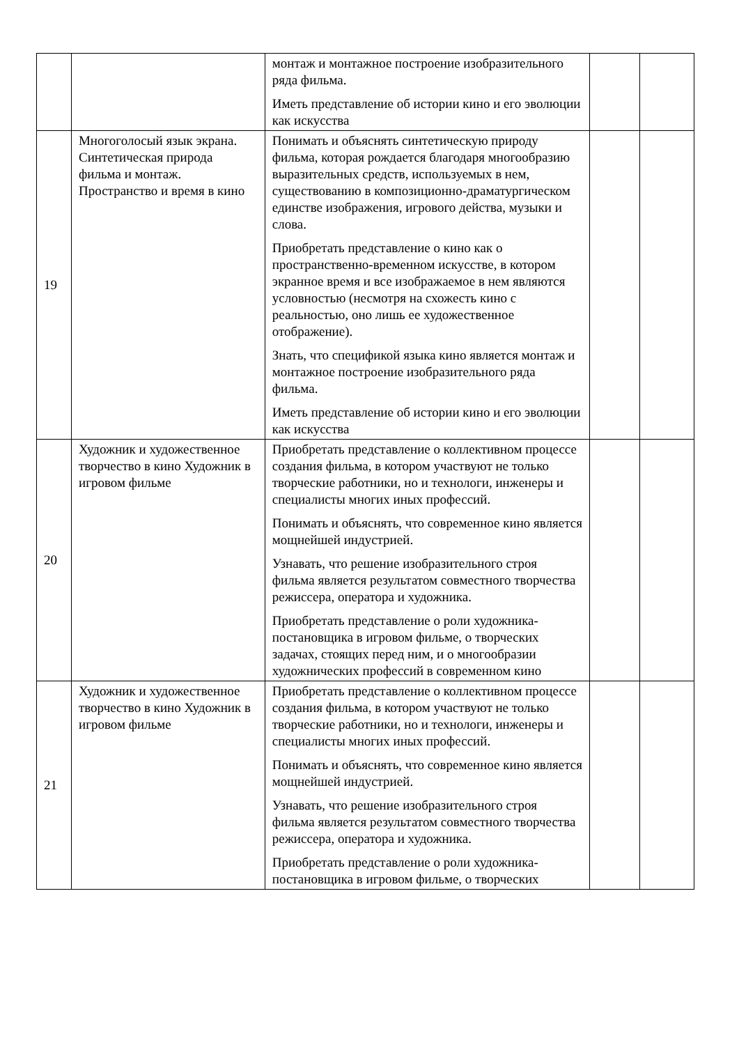| | | монтаж и монтажное построение изобразительного ряда фильма. Иметь представление об истории кино и его эволюции как искусства | | |
| 19 | Многоголосый язык экрана. Синтетическая природа фильма и монтаж. Пространство и время в кино | Понимать и объяснять синтетическую природу фильма, которая рождается благодаря многообразию выразительных средств, используемых в нем, существованию в композиционно-драматургическом единстве изображения, игрового действа, музыки и слова. Приобретать представление о кино как о пространственно-временном искусстве, в котором экранное время и все изображаемое в нем являются условностью (несмотря на схожесть кино с реальностью, оно лишь ее художественное отображение). Знать, что спецификой языка кино является монтаж и монтажное построение изобразительного ряда фильма. Иметь представление об истории кино и его эволюции как искусства | | |
| 20 | Художник и художественное творчество в кино Художник в игровом фильме | Приобретать представление о коллективном процессе создания фильма, в котором участвуют не только творческие работники, но и технологи, инженеры и специалисты многих иных профессий. Понимать и объяснять, что современное кино является мощнейшей индустрией. Узнавать, что решение изобразительного строя фильма является результатом совместного творчества режиссера, оператора и художника. Приобретать представление о роли художника-постановщика в игровом фильме, о творческих задачах, стоящих перед ним, и о многообразии художнических профессий в современном кино | | |
| 21 | Художник и художественное творчество в кино Художник в игровом фильме | Приобретать представление о коллективном процессе создания фильма, в котором участвуют не только творческие работники, но и технологи, инженеры и специалисты многих иных профессий. Понимать и объяснять, что современное кино является мощнейшей индустрией. Узнавать, что решение изобразительного строя фильма является результатом совместного творчества режиссера, оператора и художника. Приобретать представление о роли художника-постановщика в игровом фильме, о творческих | | |